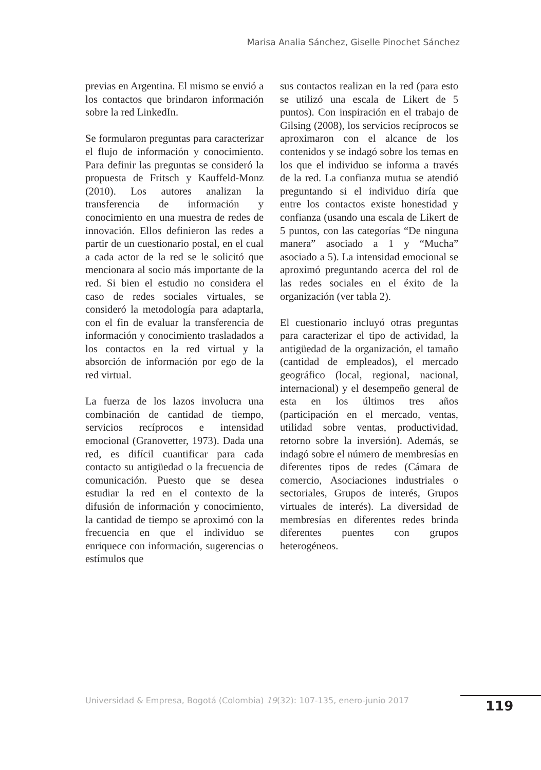Marisa Analia Sánchez, Giselle Pinochet Sánchez
previas en Argentina. El mismo se envió a los contactos que brindaron información sobre la red LinkedIn.
Se formularon preguntas para caracterizar el flujo de información y conocimiento. Para definir las preguntas se consideró la propuesta de Fritsch y Kauffeld-Monz (2010). Los autores analizan la transferencia de información y conocimiento en una muestra de redes de innovación. Ellos definieron las redes a partir de un cuestionario postal, en el cual a cada actor de la red se le solicitó que mencionara al socio más importante de la red. Si bien el estudio no considera el caso de redes sociales virtuales, se consideró la metodología para adaptarla, con el fin de evaluar la transferencia de información y conocimiento trasladados a los contactos en la red virtual y la absorción de información por ego de la red virtual.
La fuerza de los lazos involucra una combinación de cantidad de tiempo, servicios recíprocos e intensidad emocional (Granovetter, 1973). Dada una red, es difícil cuantificar para cada contacto su antigüedad o la frecuencia de comunicación. Puesto que se desea estudiar la red en el contexto de la difusión de información y conocimiento, la cantidad de tiempo se aproximó con la frecuencia en que el individuo se enriquece con información, sugerencias o estímulos que
sus contactos realizan en la red (para esto se utilizó una escala de Likert de 5 puntos). Con inspiración en el trabajo de Gilsing (2008), los servicios recíprocos se aproximaron con el alcance de los contenidos y se indagó sobre los temas en los que el individuo se informa a través de la red. La confianza mutua se atendió preguntando si el individuo diría que entre los contactos existe honestidad y confianza (usando una escala de Likert de 5 puntos, con las categorías “De ninguna manera” asociado a 1 y “Mucha” asociado a 5). La intensidad emocional se aproximó preguntando acerca del rol de las redes sociales en el éxito de la organización (ver tabla 2).
El cuestionario incluyó otras preguntas para caracterizar el tipo de actividad, la antigüedad de la organización, el tamaño (cantidad de empleados), el mercado geográfico (local, regional, nacional, internacional) y el desempeño general de esta en los últimos tres años (participación en el mercado, ventas, utilidad sobre ventas, productividad, retorno sobre la inversión). Además, se indagó sobre el número de membresías en diferentes tipos de redes (Cámara de comercio, Asociaciones industriales o sectoriales, Grupos de interés, Grupos virtuales de interés). La diversidad de membresías en diferentes redes brinda diferentes puentes con grupos heterogéneos.
Universidad & Empresa, Bogotá (Colombia) 19(32): 107-135, enero-junio 2017
119